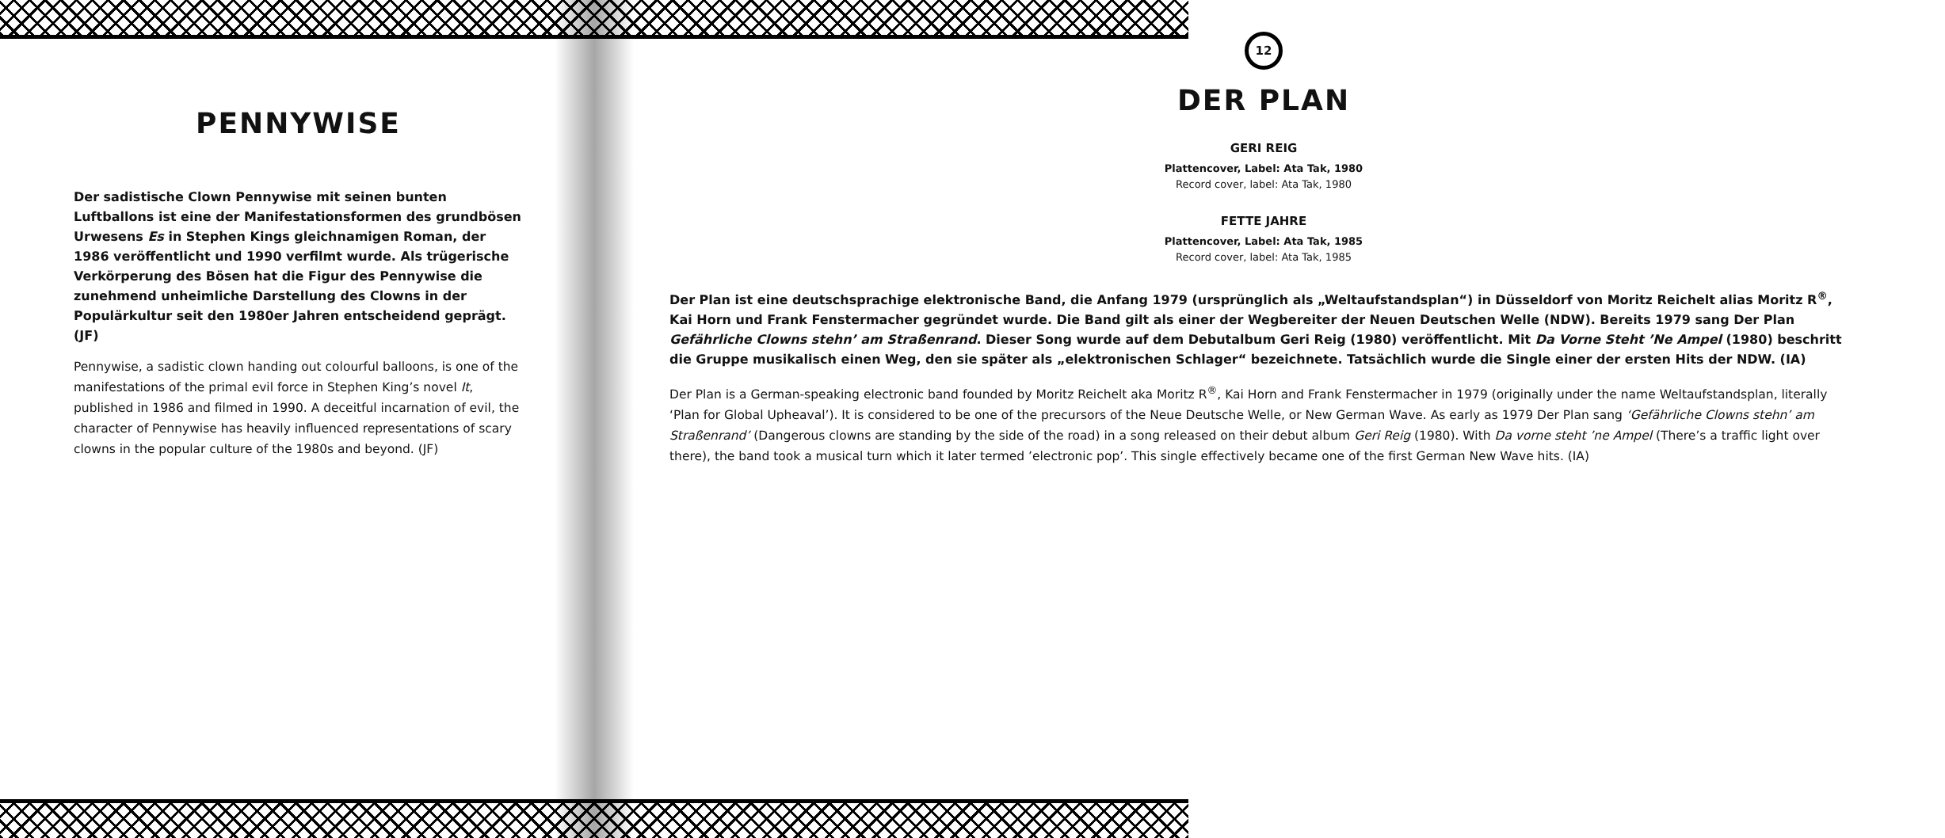PENNYWISE
Der sadistische Clown Pennywise mit seinen bunten Luftballons ist eine der Manifestationsformen des grundbösen Urwesens Es in Stephen Kings gleichnamigen Roman, der 1986 veröffentlicht und 1990 verfilmt wurde. Als trügerische Verkörperung des Bösen hat die Figur des Pennywise die zunehmend unheimliche Darstellung des Clowns in der Populärkultur seit den 1980er Jahren entscheidend geprägt. (JF)
Pennywise, a sadistic clown handing out colourful balloons, is one of the manifestations of the primal evil force in Stephen King’s novel It, published in 1986 and filmed in 1990. A deceitful incarnation of evil, the character of Pennywise has heavily influenced representations of scary clowns in the popular culture of the 1980s and beyond. (JF)
12
DER PLAN
GERI REIG
Plattencover, Label: Ata Tak, 1980
Record cover, label: Ata Tak, 1980
FETTE JAHRE
Plattencover, Label: Ata Tak, 1985
Record cover, label: Ata Tak, 1985
Der Plan ist eine deutschsprachige elektronische Band, die Anfang 1979 (ursprünglich als „Weltaufstandsplan“) in Düsseldorf von Moritz Reichelt alias Moritz R<sup>®</sup>, Kai Horn und Frank Fenstermacher gegründet wurde. Die Band gilt als einer der Wegbereiter der Neuen Deutschen Welle (NDW). Bereits 1979 sang Der Plan Gefährliche Clowns stehn’ am Straßenrand. Dieser Song wurde auf dem Debutalbum Geri Reig (1980) veröffentlicht. Mit Da Vorne Steht ’Ne Ampel (1980) beschritt die Gruppe musikalisch einen Weg, den sie später als „elektronischen Schlager“ bezeichnete. Tatsächlich wurde die Single einer der ersten Hits der NDW. (IA)
Der Plan is a German-speaking electronic band founded by Moritz Reichelt aka Moritz R<sup>®</sup>, Kai Horn and Frank Fenstermacher in 1979 (originally under the name Weltaufstandsplan, literally ‘Plan for Global Upheaval’). It is considered to be one of the precursors of the Neue Deutsche Welle, or New German Wave. As early as 1979 Der Plan sang ‘Gefährliche Clowns stehn’ am Straßenrand’ (Dangerous clowns are standing by the side of the road) in a song released on their debut album Geri Reig (1980). With Da vorne steht ’ne Ampel (There’s a traffic light over there), the band took a musical turn which it later termed ’electronic pop’. This single effectively became one of the first German New Wave hits. (IA)